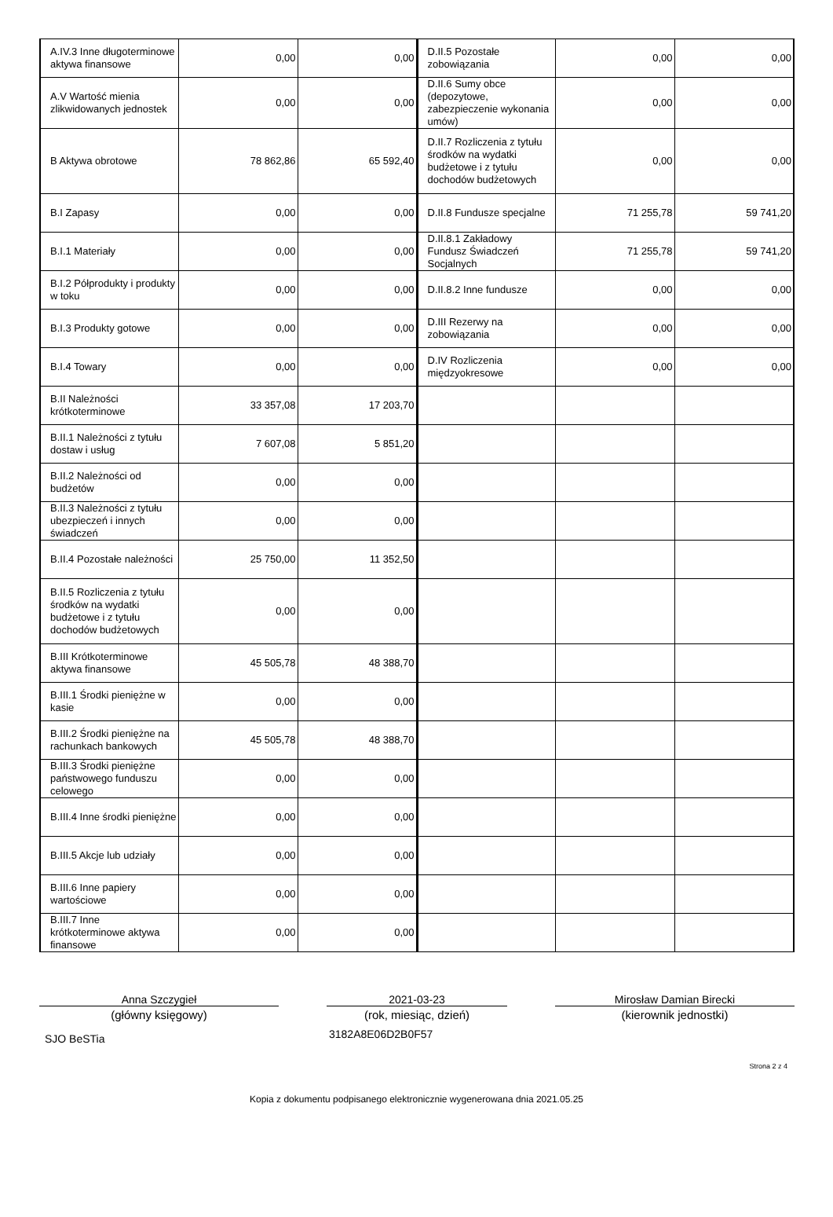| A.IV.3 Inne długoterminowe aktywa finansowe | 0,00 | 0,00 | D.II.5 Pozostałe zobowiązania | 0,00 | 0,00 |
| A.V Wartość mienia zlikwidowanych jednostek | 0,00 | 0,00 | D.II.6 Sumy obce (depozytowe, zabezpieczenie wykonania umów) | 0,00 | 0,00 |
| B Aktywa obrotowe | 78 862,86 | 65 592,40 | D.II.7 Rozliczenia z tytułu środków na wydatki budżetowe i z tytułu dochodów budżetowych | 0,00 | 0,00 |
| B.I Zapasy | 0,00 | 0,00 | D.II.8 Fundusze specjalne | 71 255,78 | 59 741,20 |
| B.I.1 Materiały | 0,00 | 0,00 | D.II.8.1 Zakładowy Fundusz Świadczeń Socjalnych | 71 255,78 | 59 741,20 |
| B.I.2 Półprodukty i produkty w toku | 0,00 | 0,00 | D.II.8.2 Inne fundusze | 0,00 | 0,00 |
| B.I.3 Produkty gotowe | 0,00 | 0,00 | D.III Rezerwy na zobowiązania | 0,00 | 0,00 |
| B.I.4 Towary | 0,00 | 0,00 | D.IV Rozliczenia międzyokresowe | 0,00 | 0,00 |
| B.II Należności krótkoterminowe | 33 357,08 | 17 203,70 | | | |
| B.II.1 Należności z tytułu dostaw i usług | 7 607,08 | 5 851,20 | | | |
| B.II.2 Należności od budżetów | 0,00 | 0,00 | | | |
| B.II.3 Należności z tytułu ubezpieczeń i innych świadczeń | 0,00 | 0,00 | | | |
| B.II.4 Pozostałe należności | 25 750,00 | 11 352,50 | | | |
| B.II.5 Rozliczenia z tytułu środków na wydatki budżetowe i z tytułu dochodów budżetowych | 0,00 | 0,00 | | | |
| B.III Krótkoterminowe aktywa finansowe | 45 505,78 | 48 388,70 | | | |
| B.III.1 Środki pieniężne w kasie | 0,00 | 0,00 | | | |
| B.III.2 Środki pieniężne na rachunkach bankowych | 45 505,78 | 48 388,70 | | | |
| B.III.3 Środki pieniężne państwowego funduszu celowego | 0,00 | 0,00 | | | |
| B.III.4 Inne środki pieniężne | 0,00 | 0,00 | | | |
| B.III.5 Akcje lub udziały | 0,00 | 0,00 | | | |
| B.III.6 Inne papiery wartościowe | 0,00 | 0,00 | | | |
| B.III.7 Inne krótkoterminowe aktywa finansowe | 0,00 | 0,00 | | | |
Anna Szczygieł
(główny księgowy)
2021-03-23
(rok, miesiąc, dzień)
Mirosław Damian Birecki
(kierownik jednostki)
SJO BeSTia
3182A8E06D2B0F57
Strona 2 z 4
Kopia z dokumentu podpisanego elektronicznie wygenerowana dnia 2021.05.25